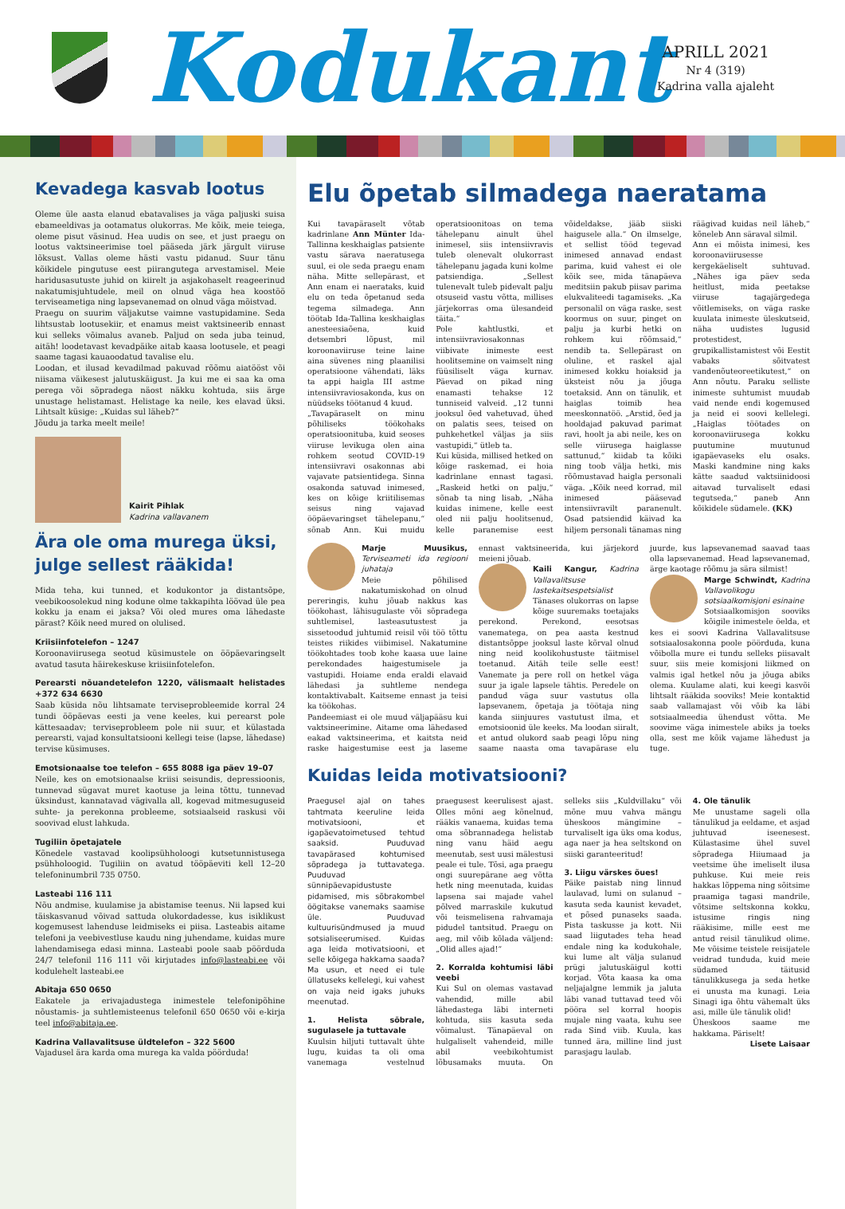Kodukant
APRILL 2021
Nr 4 (319)
Kadrina valla ajaleht
Kevadega kasvab lootus
Oleme üle aasta elanud ebatavalises ja väga paljuski suisa ebameeldivas ja ootamatus olukorras. Me kõik, meie teiega, oleme pisut väsinud. Hea uudis on see, et just praegu on lootus vaktsineerimise toel pääseda järk järgult viiruse lõksust. Vallas oleme hästi vastu pidanud. Suur tänu kõikidele pingutuse eest piirangutega arvestamisel. Meie haridusasutuste juhid on kiirelt ja asjakohaselt reageerinud nakatumisjuhtudele, meil on olnud väga hea koostöö terviseametiga ning lapsevanemad on olnud väga mõistvad.
Praegu on suurim väljakutse vaimne vastupidamine. Seda lihtsustab lootusekiir, et enamus meist vaktsineerib ennast kui selleks võimalus avaneb. Paljud on seda juba teinud, aitäh! loodetavast kevadpäike aitab kaasa lootusele, et peagi saame tagasi kauaoodatud tavalise elu.
Loodan, et ilusad kevadilmad pakuvad rõõmu aiatööst või niisama väikesest jalutuskäigust. Ja kui me ei saa ka oma perega või sõpradega näost näkku kohtuda, siis ärge unustage helistamast. Helistage ka neile, kes elavad üksi. Lihtsalt küsige: „Kuidas sul läheb?“
Jõudu ja tarka meelt meile!
Kairit Pihlak
Kadrina vallavanem
Ära ole oma murega üksi, julge sellest rääkida!
Mida teha, kui tunned, et kodukontor ja distantsõpe, veebikoosolekud ning kodune olme takkapihta löövad üle pea kokku ja enam ei jaksa? Või oled mures oma lähedaste pärast? Kõik need mured on olulised.
Kriisiinfotelefon – 1247
Koroonaviirusega seotud küsimustele on ööpäevaringselt avatud tasuta häirekeskuse kriisiinfotelefon.
Perearsti nõuandetelefon 1220, välismaalt helistades +372 634 6630
Saab küsida nõu lihtsamate terviseprobleemide korral 24 tundi ööpäevas eesti ja vene keeles, kui perearst pole kättesaadav; terviseprobleem pole nii suur, et külastada perearsti, vajad konsultatsiooni kellegi teise (lapse, lähedase) tervise küsimuses.
Emotsionaalse toe telefon – 655 8088 iga päev 19–07
Neile, kes on emotsionaalse kriisi seisundis, depressioonis, tunnevad sügavat muret kaotuse ja leina tõttu, tunnevad üksindust, kannatavad vägivalla all, kogevad mitmesuguseid suhte- ja perekonna probleeme, sotsiaalseid raskusi või soovivad elust lahkuda.
Tugiliin õpetajatele
Kõnedele vastavad koolipsühholoogi kutsetunnistusega psühholoogid. Tugiliin on avatud tööpäeviti kell 12–20 telefoninumbril 735 0750.
Lasteabi 116 111
Nõu andmise, kuulamise ja abistamise teenus. Nii lapsed kui täiskasvanud võivad sattuda olukordadesse, kus isiklikust kogemusest lahenduse leidmiseks ei piisa. Lasteabis aitame telefoni ja veebivestluse kaudu ning juhendame, kuidas mure lahendamisega edasi minna. Lasteabi poole saab pöörduda 24/7 telefonil 116 111 või kirjutades info@lasteabi.ee või kodulehelt lasteabi.ee
Abitaja 650 0650
Eakatele ja erivajadustega inimestele telefonipõhine nõustamis- ja suhtlemisteenus telefonil 650 0650 või e-kirja teel info@abitaja.ee.
Kadrina Vallavalitsuse üldtelefon – 322 5600
Vajadusel ära karda oma murega ka valda pöörduda!
Elu õpetab silmadega naeratama
Kui tavapäraselt võtab kadrinlane Ann Münter Ida-Tallinna keskhaiglas patsiente vastu särava naeratusega suul, ei ole seda praegu enam näha. Mitte sellepärast, et Ann enam ei naerataks, kuid elu on teda õpetanud seda tegema silmadega. Ann töötab Ida-Tallina keskhaiglas anesteesiaõena, kuid detsembri lõpust, mil koroonaviiruse teine laine aina süvenes ning plaanilisi operatsioone vähendati, läks ta appi haigla III astme intensiivraviosakonda, kus on nüüdseks töötanud 4 kuud.
„Tavapäraselt on minu põhiliseks töökohaks operatsioonituba, kuid seoses viiruse levikuga olen aina rohkem seotud COVID-19 intensiivravi osakonnas abi vajavate patsientidega. Sinna osakonda satuvad inimesed, kes on kõige kriitilisemas seisus ning vajavad ööpäevaringset tähelepanu,“ sõnab Ann. Kui muidu operatsioonitoas on tema tähelepanu ainult ühel inimesel, siis intensiivravis tuleb olenevalt olukorrast tähelepanu jagada kuni kolme patsiendiga. „Sellest tulenevalt tuleb pidevalt palju otsuseid vastu võtta, millises järjekorras oma ülesandeid täita.“
Pole kahtlustki, et intensiivraviosakonnas viibivate inimeste eest hoolitsemine on vaimselt ning füüsiliselt väga kurnav. Päevad on pikad ning enamasti tehakse 12 tunniseid valveid. „12 tunni jooksul õed vahetuvad, ühed on palatis sees, teised on puhkehetkel väljas ja siis vastupidi,“ ütleb ta.
Kui küsida, millised hetked on kõige raskemad, ei hoia kadrinlane ennast tagasi. „Raskeid hetki on palju,“ sõnab ta ning lisab, „Näha kuidas inimene, kelle eest oled nii palju hoolitsenud, kelle paranemise eest võideldakse, jääb siiski haigusele alla.“ On ilmselge, et sellist tööd tegevad inimesed annavad endast parima, kuid vahest ei ole kõik see, mida tänapäeva meditsiin pakub piisav parima elukvaliteedi tagamiseks. „Ka personalil on väga raske, sest koormus on suur, pinget on palju ja kurbi hetki on rohkem kui rõõmsaid,“ nendib ta. Sellepärast on oluline, et raskel ajal inimesed kokku hoiaksid ja üksteist nõu ja jõuga toetaksid. Ann on tänulik, et haiglas toimib hea meeskonnatöö. „Arstid, õed ja hooldajad pakuvad parimat ravi, hoolt ja abi neile, kes on selle viirusega haiglasse sattunud,“ kiidab ta kõiki ning toob välja hetki, mis rõõmustavad haigla personali väga. „Kõik need korrad, mil inimesed pääsevad intensiivravilt paranenult. Osad patsiendid käivad ka hiljem personali tänamas ning räägivad kuidas neil läheb,“ kõneleb Ann säraval silmil.
Ann ei mõista inimesi, kes koroonaviirusesse kergekäeliselt suhtuvad. „Nähes iga päev seda heitlust, mida peetakse viiruse tagajärgedega võitlemiseks, on väga raske kuulata inimeste üleskutseid, näha uudistes lugusid protestidest, grupikallistamistest või Eestit vabaks sõitvatest vandenõuteoreetikutest,“ on Ann nõutu. Paraku selliste inimeste suhtumist muudab vaid nende endi kogemused ja neid ei soovi kellelegi. „Haiglas töötades on koroonaviirusega kokku puutumine muutunud igapäevaseks elu osaks. Maski kandmine ning kaks kätte saadud vaktsiinidoosi aitavad turvaliselt edasi tegutseda,“ paneb Ann kõikidele südamele. (KK)
Marje Muusikus, Terviseameti ida regiooni juhataja
Meie põhilised nakatumiskohad on olnud pereringis, kuhu jõuab nakkus kas töökohast, lähisugulaste või sõpradega suhtlemisel, lasteasutustest ja sissetoodud juhtumid reisil või töö tõttu teistes riikides viibimisel. Nakatumine töökohtades toob kohe kaasa uue laine perekondades haigestumisele ja vastupidi. Hoiame enda eraldi elavaid lähedasi ja suhtleme nendega kontaktivabalt. Kaitseme ennast ja teisi ka töökohas.
Pandeemiast ei ole muud väljapääsu kui vaktsineerimine. Aitame oma lähedased eakad vaktsineerima, et kaitsta neid raske haigestumise eest ja laseme ennast vaktsineerida, kui järjekord meieni jõuab.
Kaili Kangur, Kadrina Vallavalitsuse lastekaitsespetsialist
Tänases olukorras on lapse kõige suuremaks toetajaks perekond. Perekond, eesotsas vanematega, on pea aasta kestnud distantsõppe jooksul laste kõrval olnud ning neid koolikohustuste täitmisel toetanud. Aitäh teile selle eest! Vanemate ja pere roll on hetkel väga suur ja igale lapsele tähtis. Peredele on pandud väga suur vastutus olla lapsevanem, õpetaja ja töötaja ning kanda siinjuures vastutust ilma, et emotsioonid üle keeks. Ma loodan siiralt, et antud olukord saab peagi lõpu ning saame naasta oma tavapärase elu juurde, kus lapsevanemad saavad taas olla lapsevanemad. Head lapsevanemad, ärge kaotage rõõmu ja sära silmist!
Marge Schwindt, Kadrina Vallavolikogu sotsiaalkomisjoni esinaine
Sotsiaalkomisjon sooviks kõigile inimestele öelda, et kes ei soovi Kadrina Vallavalitsuse sotsiaalosakonna poole pöörduda, kuna võibolla mure ei tundu selleks piisavalt suur, siis meie komisjoni liikmed on valmis igal hetkel nõu ja jõuga abiks olema. Kuulame alati, kui keegi kasvõi lihtsalt rääkida sooviks! Meie kontaktid saab vallamajast või võib ka läbi sotsiaalmeedia ühendust võtta. Me soovime väga inimestele abiks ja toeks olla, sest me kõik vajame lähedust ja tuge.
Kuidas leida motivatsiooni?
Praegusel ajal on tahes tahtmata keeruline leida motivatsiooni, et igapäevatoimetused tehtud saaksid. Puuduvad tavapärased kohtumised sõpradega ja tuttavatega. Puuduvad sünnipäevapidustuste pidamised, mis sõbrakombel öögitakse vanemaks saamise üle. Puuduvad kultuurisündmused ja muud sotsialiseerumised. Kuidas aga leida motivatsiooni, et selle kõigega hakkama saada? Ma usun, et need ei tule üllatuseks kellelegi, kui vahest on vaja neid igaks juhuks meenutad.
1. Helista sõbrale, sugulasele ja tuttavale
Kuulsin hiljuti tuttavalt ühte lugu, kuidas ta oli oma vanemaga vestelnud praegusest keerulisest ajast. Olles mõni aeg kõnelnud, rääkis vanaema, kuidas tema oma sõbrannadega helistab ning vanu häid aegu meenutab, sest uusi mälestusi peale ei tule. Tõsi, aga praegu ongi suurepärane aeg võtta hetk ning meenutada, kuidas lapsena sai majade vahel põlved marraskile kukutud või teismelisena rahvamaja pidudel tantsitud. Praegu on aeg, mil võib kõlada väljend: „Olid alles ajad!“
2. Korralda kohtumisi läbi veebi
Kui Sul on olemas vastavad vahendid, mille abil lähedastega läbi interneti kohtuda, siis kasuta seda võimalust. Tänapäeval on hulgaliselt vahendeid, mille abil veebikohtumist lõbusamaks muuta. On selleks siis „Kuldvillaku“ või mõne muu vahva mängu üheskoos mängimine – turvaliselt iga üks oma kodus, aga naer ja hea seltskond on siiski garanteeritud!
3. Liigu värskes õues!
Päike paistab ning linnud laulavad, lumi on sulanud – kasuta seda kaunist kevadet, et põsed punaseks saada. Pista taskusse ja kott. Nii saad liigutades teha head endale ning ka kodukohale, kui lume alt välja sulanud prügi jalutuskäigul kotti korjad. Võta kaasa ka oma neljajalgne lemmik ja jaluta läbi vanad tuttavad teed või pööra sel korral hoopis mujale ning vaata, kuhu see rada Sind viib. Kuula, kas tunned ära, milline lind just parasjagu laulab.
4. Ole tänulik
Me unustame sageli olla tänulikud ja eeldame, et asjad juhtuvad iseenesest. Külastasime ühel suvel sõpradega Hiiumaad ja veetsime ühe imeliselt ilusa puhkuse. Kui meie reis hakkas lõppema ning sõitsime praamiga tagasi mandrile, võtsime seltskonna kokku, istusime ringis ning rääkisime, mille eest me antud reisil tänulikud olime. Me võisime teistele reisijatele veidrad tunduda, kuid meie südamed täitusid tänulikkusega ja seda hetke ei unusta ma kunagi. Leia Sinagi iga õhtu vähemalt üks asi, mille üle tänulik olid!
Üheskoos saame me hakkama. Päriselt!
Lisete Laisaar